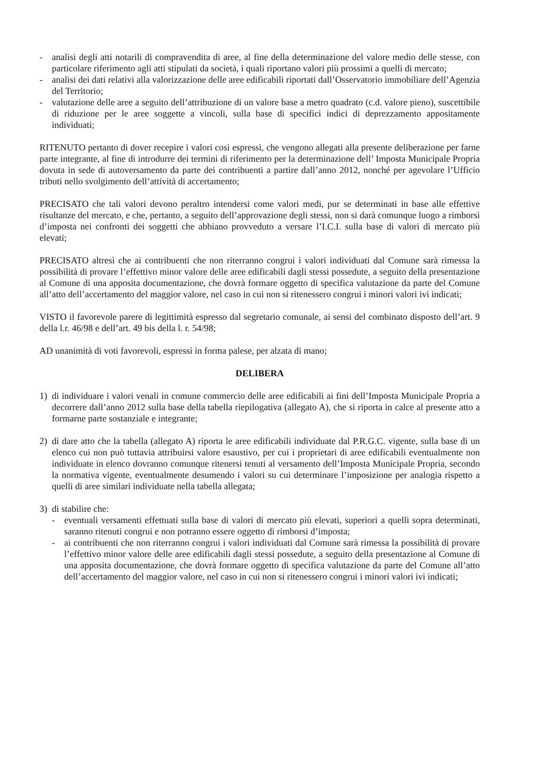- analisi degli atti notarili di compravendita di aree, al fine della determinazione del valore medio delle stesse, con particolare riferimento agli atti stipulati da società, i quali riportano valori più prossimi a quelli di mercato;
- analisi dei dati relativi alla valorizzazione delle aree edificabili riportati dall’Osservatorio immobiliare dell’Agenzia del Territorio;
- valutazione delle aree a seguito dell’attribuzione di un valore base a metro quadrato (c.d. valore pieno), suscettibile di riduzione per le aree soggette a vincoli, sulla base di specifici indici di deprezzamento appositamente individuati;
RITENUTO pertanto di dover recepire i valori così espressi, che vengono allegati alla presente deliberazione per farne parte integrante, al fine di introdurre dei termini di riferimento per la determinazione dell’ Imposta Municipale Propria dovuta in sede di autoversamento da parte dei contribuenti a partire dall’anno 2012, nonché per agevolare l’Ufficio tributi nello svolgimento dell’attività di accertamento;
PRECISATO che tali valori devono peraltro intendersi come valori medi, pur se determinati in base alle effettive risultanze del mercato, e che, pertanto, a seguito dell’approvazione degli stessi, non si darà comunque luogo a rimborsi d’imposta nei confronti dei soggetti che abbiano provveduto a versare l’I.C.I. sulla base di valori di mercato più elevati;
PRECISATO altresì che ai contribuenti che non riterranno congrui i valori individuati dal Comune sarà rimessa la possibilità di provare l’effettivo minor valore delle aree edificabili dagli stessi possedute, a seguito della presentazione al Comune di una apposita documentazione, che dovrà formare oggetto di specifica valutazione da parte del Comune all’atto dell’accertamento del maggior valore, nel caso in cui non si ritenessero congrui i minori valori ivi indicati;
VISTO il favorevole parere di legittimità espresso dal segretario comunale, ai sensi del combinato disposto dell’art. 9 della l.r. 46/98 e dell’art. 49 bis della l. r. 54/98;
AD unanimità di voti favorevoli, espressi in forma palese, per alzata di mano;
DELIBERA
1) di individuare i valori venali in comune commercio delle aree edificabili ai fini dell’Imposta Municipale Propria a decorrere dall’anno 2012 sulla base della tabella riepilogativa (allegato A), che si riporta in calce al presente atto a formarne parte sostanziale e integrante;
2) di dare atto che la tabella (allegato A) riporta le aree edificabili individuate dal P.R.G.C. vigente, sulla base di un elenco cui non può tuttavia attribuirsi valore esaustivo, per cui i proprietari di aree edificabili eventualmente non individuate in elenco dovranno comunque ritenersi tenuti al versamento dell’Imposta Municipale Propria, secondo la normativa vigente, eventualmente desumendo i valori su cui determinare l’imposizione per analogia rispetto a quelli di aree similari individuate nella tabella allegata;
3) di stabilire che:
- eventuali versamenti effettuati sulla base di valori di mercato più elevati, superiori a quelli sopra determinati, saranno ritenuti congrui e non potranno essere oggetto di rimborsi d’imposta;
- ai contribuenti che non riterranno congrui i valori individuati dal Comune sarà rimessa la possibilità di provare l’effettivo minor valore delle aree edificabili dagli stessi possedute, a seguito della presentazione al Comune di una apposita documentazione, che dovrà formare oggetto di specifica valutazione da parte del Comune all’atto dell’accertamento del maggior valore, nel caso in cui non si ritenessero congrui i minori valori ivi indicati;